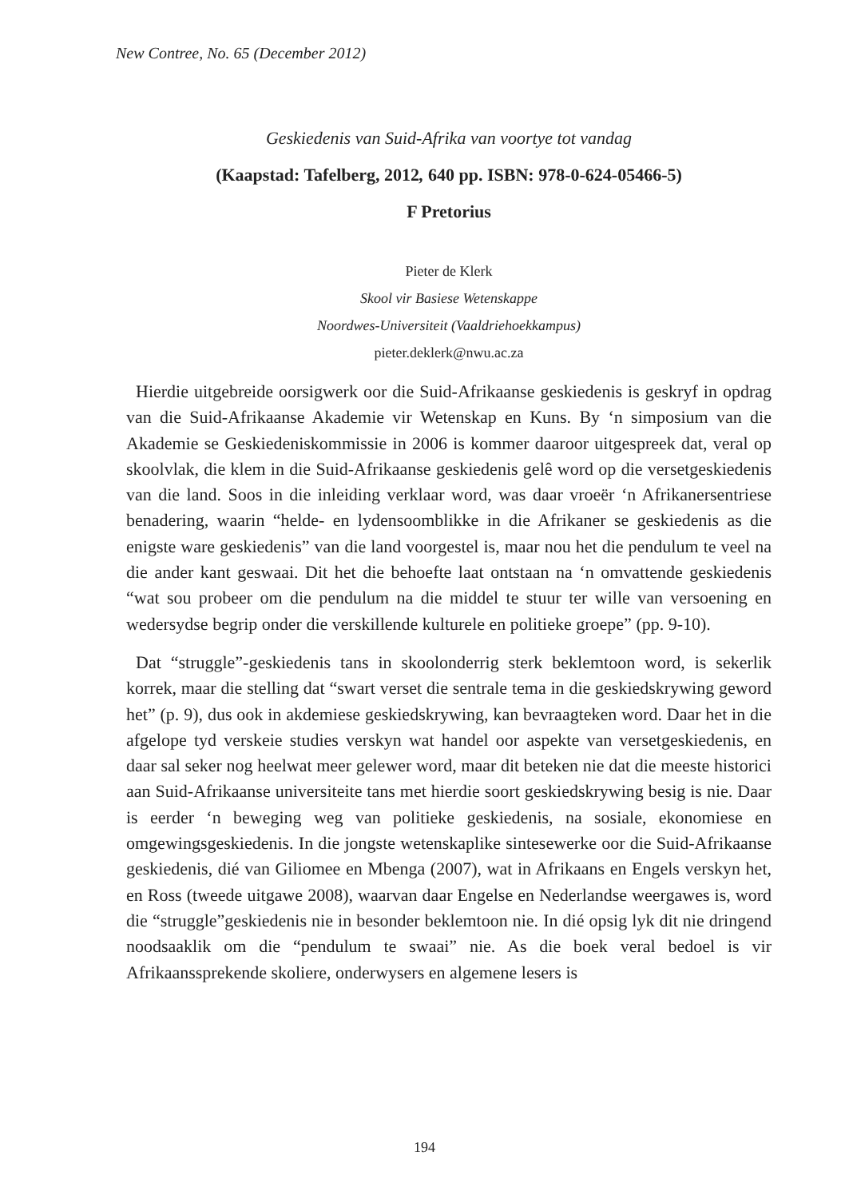New Contree, No. 65 (December 2012)
Geskiedenis van Suid-Afrika van voortye tot vandag
(Kaapstad: Tafelberg, 2012, 640 pp. ISBN: 978-0-624-05466-5)
F Pretorius
Pieter de Klerk
Skool vir Basiese Wetenskappe
Noordwes-Universiteit (Vaaldriehoekkampus)
pieter.deklerk@nwu.ac.za
Hierdie uitgebreide oorsigwerk oor die Suid-Afrikaanse geskiedenis is geskryf in opdrag van die Suid-Afrikaanse Akademie vir Wetenskap en Kuns. By ‘n simposium van die Akademie se Geskiedeniskommissie in 2006 is kommer daaroor uitgespreek dat, veral op skoolvlak, die klem in die Suid-Afrikaanse geskiedenis gelê word op die versetgeskiedenis van die land. Soos in die inleiding verklaar word, was daar vroeër ‘n Afrikanersentriese benadering, waarin “helde- en lydensoomblikke in die Afrikaner se geskiedenis as die enigste ware geskiedenis” van die land voorgestel is, maar nou het die pendulum te veel na die ander kant geswaai. Dit het die behoefte laat ontstaan na ‘n omvattende geskiedenis “wat sou probeer om die pendulum na die middel te stuur ter wille van versoening en wedersydse begrip onder die verskillende kulturele en politieke groepe” (pp. 9-10).
Dat “struggle”-geskiedenis tans in skoolonderrig sterk beklemtoon word, is sekerlik korrek, maar die stelling dat “swart verset die sentrale tema in die geskiedskrywing geword het” (p. 9), dus ook in akdemiese geskiedskrywing, kan bevraagteken word. Daar het in die afgelope tyd verskeie studies verskyn wat handel oor aspekte van versetgeskiedenis, en daar sal seker nog heelwat meer gelewer word, maar dit beteken nie dat die meeste historici aan Suid-Afrikaanse universiteite tans met hierdie soort geskiedskrywing besig is nie. Daar is eerder ‘n beweging weg van politieke geskiedenis, na sosiale, ekonomiese en omgewingsgeskiedenis. In die jongste wetenskaplike sintesewerke oor die Suid-Afrikaanse geskiedenis, dié van Giliomee en Mbenga (2007), wat in Afrikaans en Engels verskyn het, en Ross (tweede uitgawe 2008), waarvan daar Engelse en Nederlandse weergawes is, word die “struggle”geskiedenis nie in besonder beklemtoon nie. In dié opsig lyk dit nie dringend noodsaaklik om die “pendulum te swaai” nie. As die boek veral bedoel is vir Afrikaanssprekende skoliere, onderwysers en algemene lesers is
194